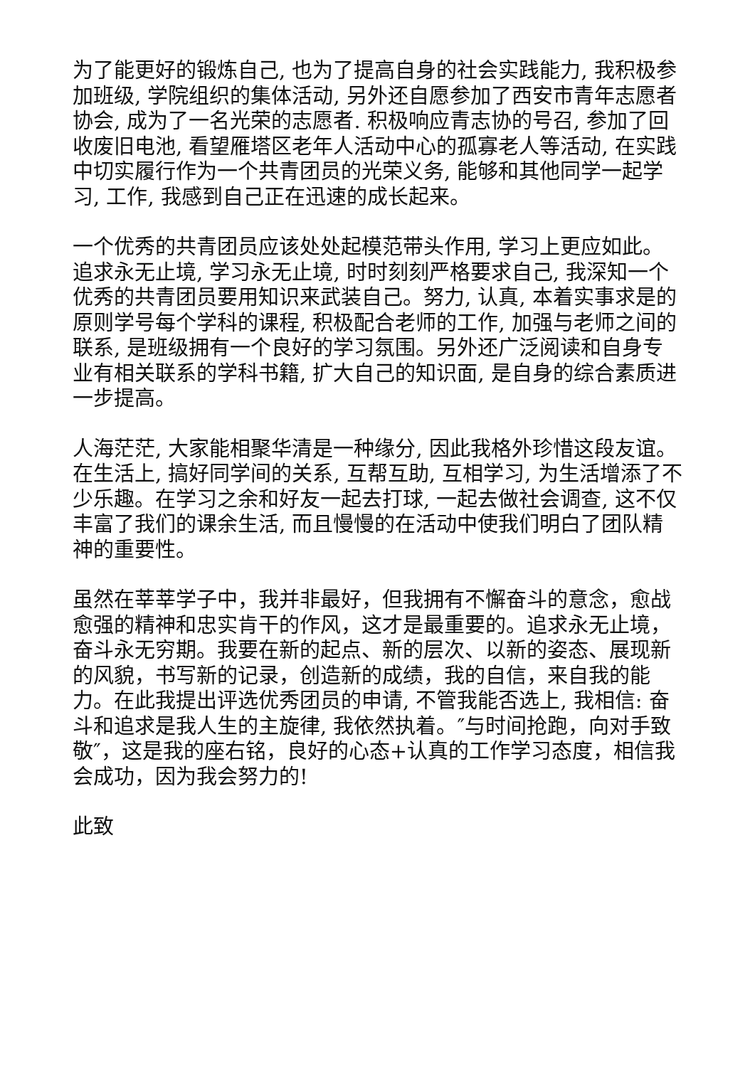为了能更好的锻炼自己, 也为了提高自身的社会实践能力, 我积极参加班级, 学院组织的集体活动, 另外还自愿参加了西安市青年志愿者协会, 成为了一名光荣的志愿者. 积极响应青志协的号召, 参加了回收废旧电池, 看望雁塔区老年人活动中心的孤寡老人等活动, 在实践中切实履行作为一个共青团员的光荣义务, 能够和其他同学一起学习, 工作, 我感到自己正在迅速的成长起来。
一个优秀的共青团员应该处处起模范带头作用, 学习上更应如此。追求永无止境, 学习永无止境, 时时刻刻严格要求自己, 我深知一个优秀的共青团员要用知识来武装自己。努力, 认真, 本着实事求是的原则学号每个学科的课程, 积极配合老师的工作, 加强与老师之间的联系, 是班级拥有一个良好的学习氛围。另外还广泛阅读和自身专业有相关联系的学科书籍, 扩大自己的知识面, 是自身的综合素质进一步提高。
人海茫茫, 大家能相聚华清是一种缘分, 因此我格外珍惜这段友谊。在生活上, 搞好同学间的关系, 互帮互助, 互相学习, 为生活增添了不少乐趣。在学习之余和好友一起去打球, 一起去做社会调查, 这不仅丰富了我们的课余生活, 而且慢慢的在活动中使我们明白了团队精神的重要性。
虽然在莘莘学子中，我并非最好，但我拥有不懈奋斗的意念，愈战愈强的精神和忠实肯干的作风，这才是最重要的。追求永无止境，奋斗永无穷期。我要在新的起点、新的层次、以新的姿态、展现新的风貌，书写新的记录，创造新的成绩，我的自信，来自我的能力。在此我提出评选优秀团员的申请, 不管我能否选上, 我相信: 奋斗和追求是我人生的主旋律, 我依然执着。″与时间抢跑，向对手致敬″，这是我的座右铭，良好的心态+认真的工作学习态度，相信我会成功，因为我会努力的!
此致